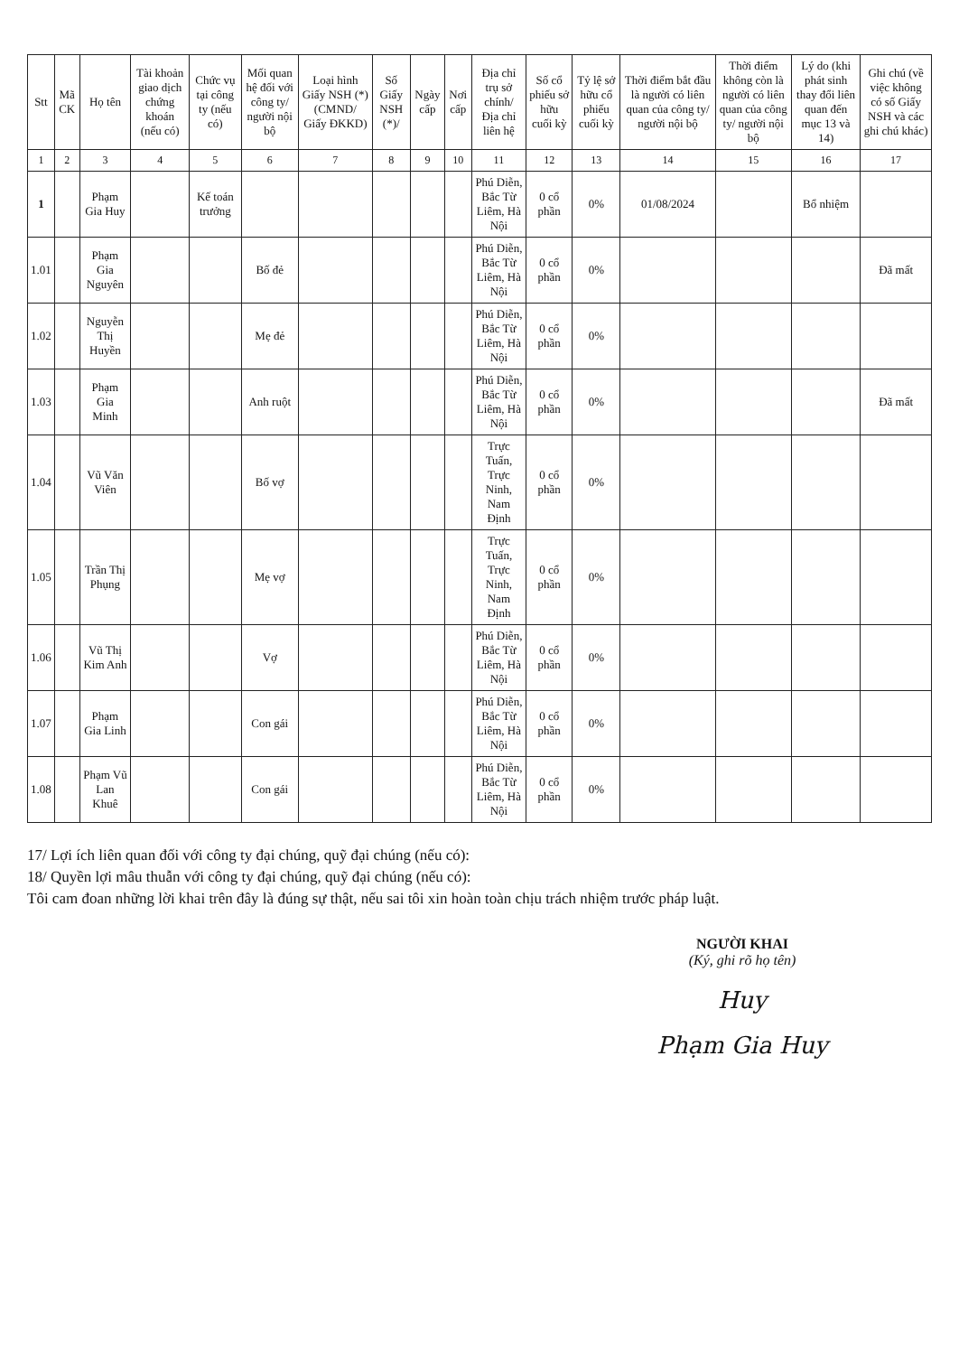| Stt | Mã CK | Họ tên | Tài khoản giao dịch chứng khoán (nếu có) | Chức vụ tại công ty (nếu có) | Mối quan hệ đối với công ty/ người nội bộ | Loại hình Giấy NSH (*) (CMND/ Giấy ĐKKD) | Số Giấy NSH (*)/ | Ngày cấp | Nơi cấp | Địa chỉ trụ sở chính/ Địa chỉ liên hệ | Số cổ phiếu sở hữu cuối kỳ | Tỷ lệ sở hữu cổ phiếu cuối kỳ | Thời điểm bắt đầu là người có liên quan của công ty/ người nội bộ | Thời điểm không còn là người có liên quan của công ty/ người nội bộ | Lý do (khi phát sinh thay đổi liên quan đến mục 13 và 14) | Ghi chú (về việc không có số Giấy NSH và các ghi chú khác) |
| --- | --- | --- | --- | --- | --- | --- | --- | --- | --- | --- | --- | --- | --- | --- | --- | --- |
| 1 | 2 | 3 | 4 | 5 | 6 | 7 | 8 | 9 | 10 | 11 | 12 | 13 | 14 | 15 | 16 | 17 |
| 1 | | Phạm Gia Huy | | Kế toán trưởng | | | | | | Phú Diễn, Bắc Từ Liêm, Hà Nội | 0 cổ phần | 0% | 01/08/2024 | | Bổ nhiệm | |
| 1.01 | | Phạm Gia Nguyên | | | Bố đẻ | | | | | Phú Diễn, Bắc Từ Liêm, Hà Nội | 0 cổ phần | 0% | | | | Đã mất |
| 1.02 | | Nguyễn Thị Huyền | | | Mẹ đẻ | | | | | Phú Diễn, Bắc Từ Liêm, Hà Nội | 0 cổ phần | 0% | | | | |
| 1.03 | | Phạm Gia Minh | | | Anh ruột | | | | | Phú Diễn, Bắc Từ Liêm, Hà Nội | 0 cổ phần | 0% | | | | Đã mất |
| 1.04 | | Vũ Văn Viên | | | Bố vợ | | | | | Trực Tuấn, Trực Ninh, Nam Định | 0 cổ phần | 0% | | | | |
| 1.05 | | Trần Thị Phụng | | | Mẹ vợ | | | | | Trực Tuấn, Trực Ninh, Nam Định | 0 cổ phần | 0% | | | | |
| 1.06 | | Vũ Thị Kim Anh | | | Vợ | | | | | Phú Diễn, Bắc Từ Liêm, Hà Nội | 0 cổ phần | 0% | | | | |
| 1.07 | | Phạm Gia Linh | | | Con gái | | | | | Phú Diễn, Bắc Từ Liêm, Hà Nội | 0 cổ phần | 0% | | | | |
| 1.08 | | Phạm Vũ Lan Khuê | | | Con gái | | | | | Phú Diễn, Bắc Từ Liêm, Hà Nội | 0 cổ phần | 0% | | | | |
17/ Lợi ích liên quan đối với công ty đại chúng, quỹ đại chúng (nếu có):
18/ Quyền lợi mâu thuẫn với công ty đại chúng, quỹ đại chúng (nếu có):
Tôi cam đoan những lời khai trên đây là đúng sự thật, nếu sai tôi xin hoàn toàn chịu trách nhiệm trước pháp luật.
NGƯỜI KHAI
(Ký, ghi rõ họ tên)
Huy
Phạm Gia Huy